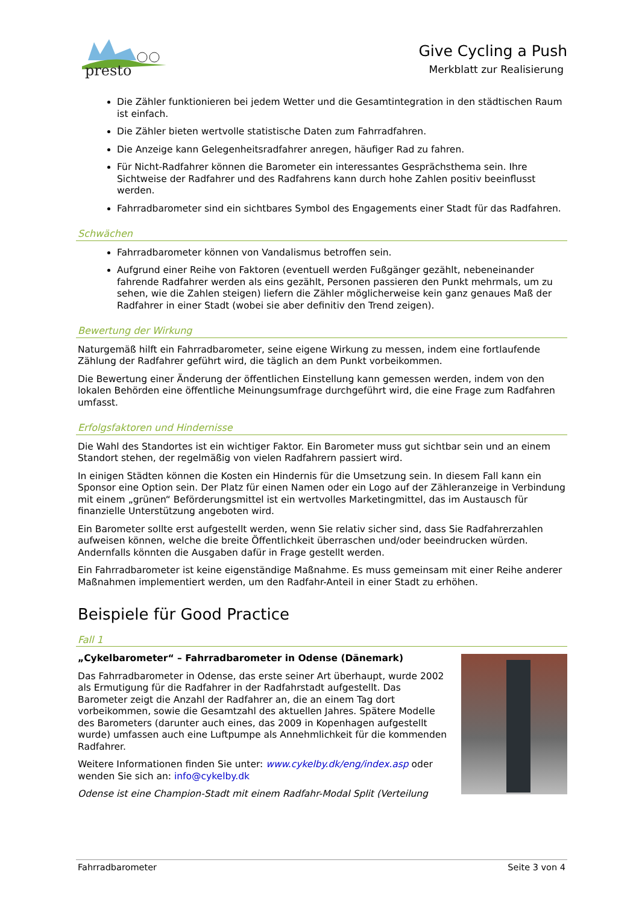presto
Give Cycling a Push
Merkblatt zur Realisierung
Die Zähler funktionieren bei jedem Wetter und die Gesamtintegration in den städtischen Raum ist einfach.
Die Zähler bieten wertvolle statistische Daten zum Fahrradfahren.
Die Anzeige kann Gelegenheitsradfahrer anregen, häufiger Rad zu fahren.
Für Nicht-Radfahrer können die Barometer ein interessantes Gesprächsthema sein. Ihre Sichtweise der Radfahrer und des Radfahrens kann durch hohe Zahlen positiv beeinflusst werden.
Fahrradbarometer sind ein sichtbares Symbol des Engagements einer Stadt für das Radfahren.
Schwächen
Fahrradbarometer können von Vandalismus betroffen sein.
Aufgrund einer Reihe von Faktoren (eventuell werden Fußgänger gezählt, nebeneinander fahrende Radfahrer werden als eins gezählt, Personen passieren den Punkt mehrmals, um zu sehen, wie die Zahlen steigen) liefern die Zähler möglicherweise kein ganz genaues Maß der Radfahrer in einer Stadt (wobei sie aber definitiv den Trend zeigen).
Bewertung der Wirkung
Naturgemäß hilft ein Fahrradbarometer, seine eigene Wirkung zu messen, indem eine fortlaufende Zählung der Radfahrer geführt wird, die täglich an dem Punkt vorbeikommen.
Die Bewertung einer Änderung der öffentlichen Einstellung kann gemessen werden, indem von den lokalen Behörden eine öffentliche Meinungsumfrage durchgeführt wird, die eine Frage zum Radfahren umfasst.
Erfolgsfaktoren und Hindernisse
Die Wahl des Standortes ist ein wichtiger Faktor. Ein Barometer muss gut sichtbar sein und an einem Standort stehen, der regelmäßig von vielen Radfahrern passiert wird.
In einigen Städten können die Kosten ein Hindernis für die Umsetzung sein. In diesem Fall kann ein Sponsor eine Option sein. Der Platz für einen Namen oder ein Logo auf der Zähleranzeige in Verbindung mit einem „grünen“ Beförderungsmittel ist ein wertvolles Marketingmittel, das im Austausch für finanzielle Unterstützung angeboten wird.
Ein Barometer sollte erst aufgestellt werden, wenn Sie relativ sicher sind, dass Sie Radfahrerzahlen aufweisen können, welche die breite Öffentlichkeit überraschen und/oder beeindrucken würden. Andernfalls könnten die Ausgaben dafür in Frage gestellt werden.
Ein Fahrradbarometer ist keine eigenständige Maßnahme. Es muss gemeinsam mit einer Reihe anderer Maßnahmen implementiert werden, um den Radfahr-Anteil in einer Stadt zu erhöhen.
Beispiele für Good Practice
Fall 1
„Cykelbarometer“ – Fahrradbarometer in Odense (Dänemark)
Das Fahrradbarometer in Odense, das erste seiner Art überhaupt, wurde 2002 als Ermutigung für die Radfahrer in der Radfahrstadt aufgestellt. Das Barometer zeigt die Anzahl der Radfahrer an, die an einem Tag dort vorbeikommen, sowie die Gesamtzahl des aktuellen Jahres. Spätere Modelle des Barometers (darunter auch eines, das 2009 in Kopenhagen aufgestellt wurde) umfassen auch eine Luftpumpe als Annehmlichkeit für die kommenden Radfahrer.
Weitere Informationen finden Sie unter: www.cykelby.dk/eng/index.asp oder wenden Sie sich an: info@cykelby.dk
Odense ist eine Champion-Stadt mit einem Radfahr-Modal Split (Verteilung
Fahrradbarometer Seite 3 von 4